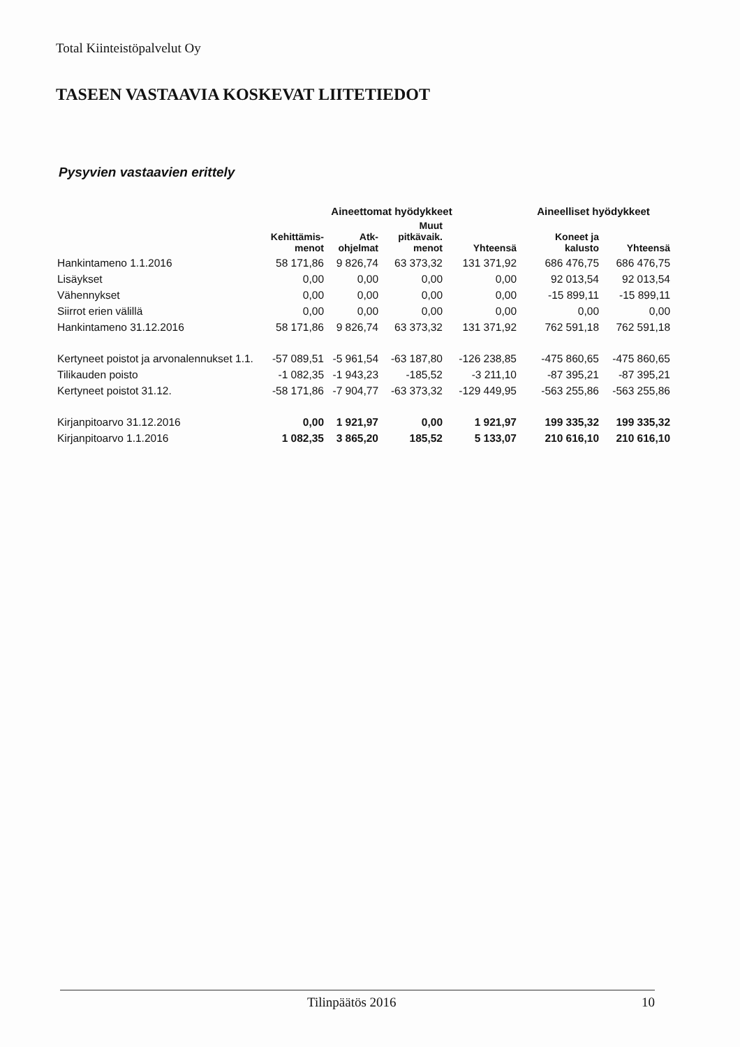Total Kiinteistöpalvelut Oy
TASEEN VASTAAVIA KOSKEVAT LIITETIEDOT
Pysyvien vastaavien erittely
| | Aineettomat hyödykkeet | | | | Aineelliset hyödykkeet | |
| --- | --- | --- | --- | --- | --- | --- |
| | Kehittämis- menot | Atk- ohjelmat | Muut pitkävaik. menot | Yhteensä | Koneet ja kalusto | Yhteensä |
| Hankintameno 1.1.2016 | 58 171,86 | 9 826,74 | 63 373,32 | 131 371,92 | 686 476,75 | 686 476,75 |
| Lisäykset | 0,00 | 0,00 | 0,00 | 0,00 | 92 013,54 | 92 013,54 |
| Vähennykset | 0,00 | 0,00 | 0,00 | 0,00 | -15 899,11 | -15 899,11 |
| Siirrot erien välillä | 0,00 | 0,00 | 0,00 | 0,00 | 0,00 | 0,00 |
| Hankintameno 31.12.2016 | 58 171,86 | 9 826,74 | 63 373,32 | 131 371,92 | 762 591,18 | 762 591,18 |
| Kertyneet poistot ja arvonalennukset 1.1. | -57 089,51 | -5 961,54 | -63 187,80 | -126 238,85 | -475 860,65 | -475 860,65 |
| Tilikauden poisto | -1 082,35 | -1 943,23 | -185,52 | -3 211,10 | -87 395,21 | -87 395,21 |
| Kertyneet poistot 31.12. | -58 171,86 | -7 904,77 | -63 373,32 | -129 449,95 | -563 255,86 | -563 255,86 |
| Kirjanpitoarvo 31.12.2016 | 0,00 | 1 921,97 | 0,00 | 1 921,97 | 199 335,32 | 199 335,32 |
| Kirjanpitoarvo 1.1.2016 | 1 082,35 | 3 865,20 | 185,52 | 5 133,07 | 210 616,10 | 210 616,10 |
Tilinpäätös 2016 10